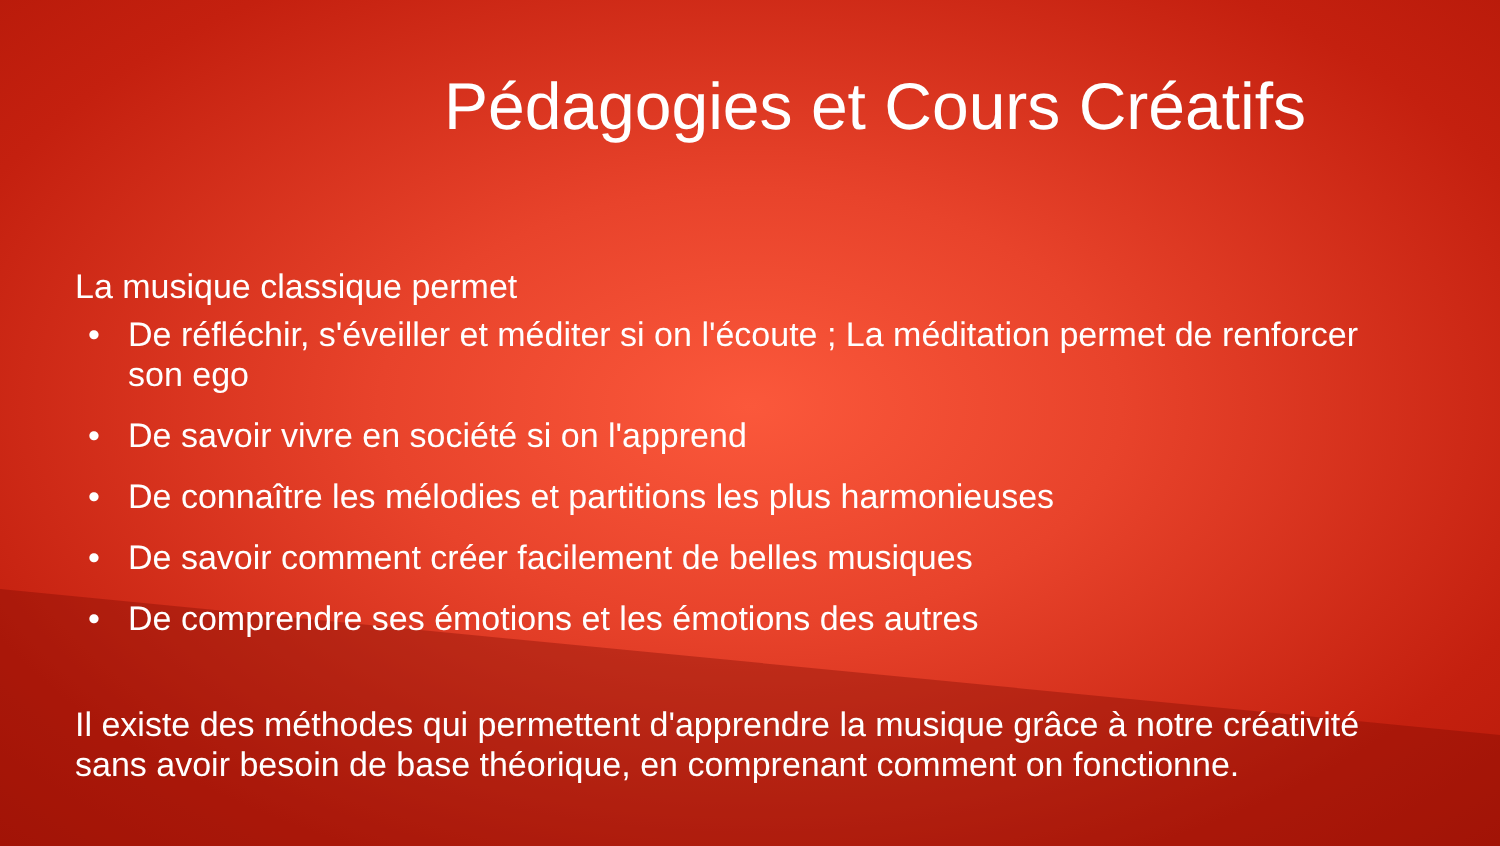Pédagogies et Cours Créatifs
La musique classique permet
• De réfléchir, s'éveiller et méditer si on l'écoute ; La méditation permet de renforcer son ego
• De savoir vivre en société si on l'apprend
• De connaître les mélodies et partitions les plus harmonieuses
• De savoir comment créer facilement de belles musiques
• De comprendre ses émotions et les émotions des autres
Il existe des méthodes qui permettent d'apprendre la musique grâce à notre créativité sans avoir besoin de base théorique, en comprenant comment on fonctionne.